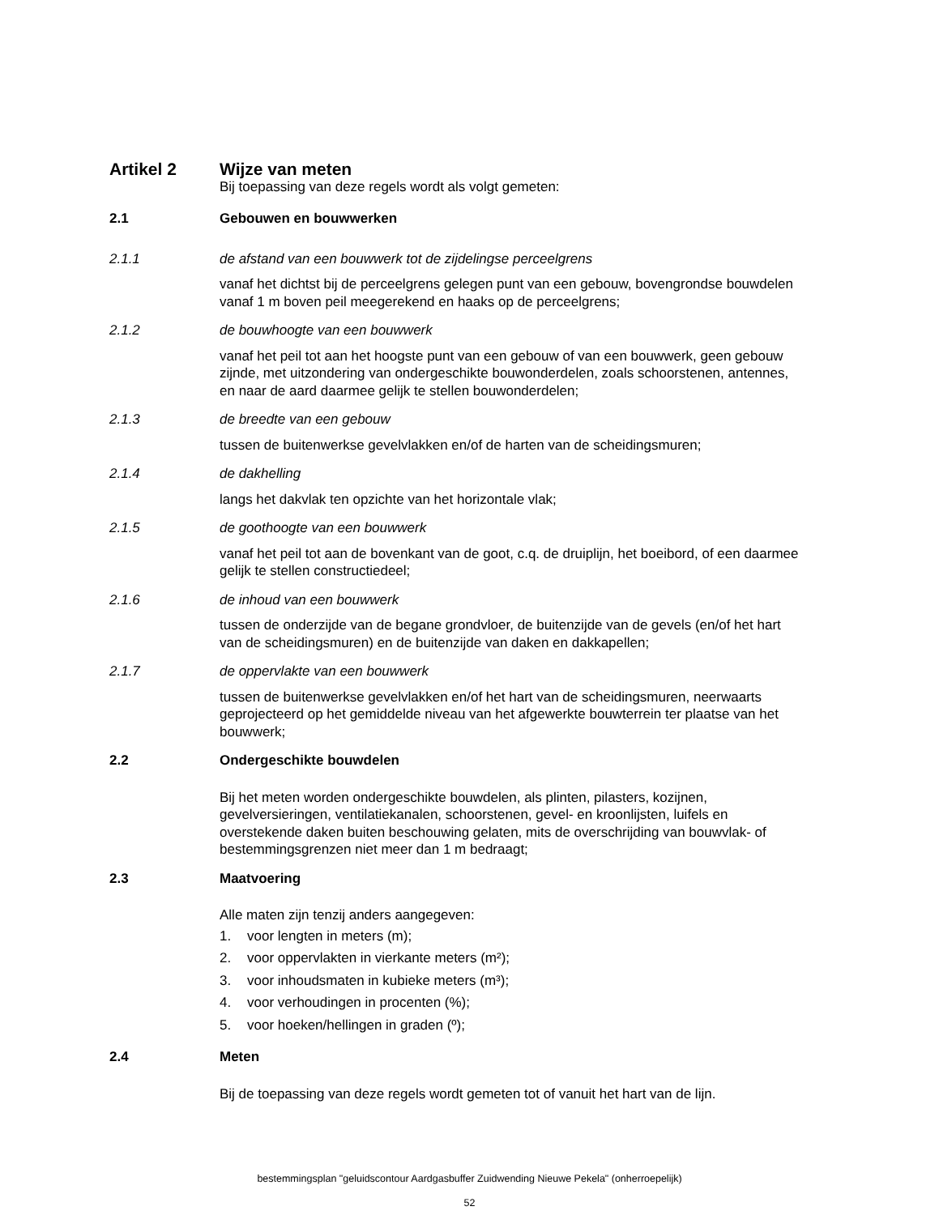Artikel 2 Wijze van meten
Bij toepassing van deze regels wordt als volgt gemeten:
2.1 Gebouwen en bouwwerken
2.1.1 de afstand van een bouwwerk tot de zijdelingse perceelgrens
vanaf het dichtst bij de perceelgrens gelegen punt van een gebouw, bovengrondse bouwdelen vanaf 1 m boven peil meegerekend en haaks op de perceelgrens;
2.1.2 de bouwhoogte van een bouwwerk
vanaf het peil tot aan het hoogste punt van een gebouw of van een bouwwerk, geen gebouw zijnde, met uitzondering van ondergeschikte bouwonderdelen, zoals schoorstenen, antennes, en naar de aard daarmee gelijk te stellen bouwonderdelen;
2.1.3 de breedte van een gebouw
tussen de buitenwerkse gevelvlakken en/of de harten van de scheidingsmuren;
2.1.4 de dakhelling
langs het dakvlak ten opzichte van het horizontale vlak;
2.1.5 de goothoogte van een bouwwerk
vanaf het peil tot aan de bovenkant van de goot, c.q. de druiplijn, het boeibord, of een daarmee gelijk te stellen constructiedeel;
2.1.6 de inhoud van een bouwwerk
tussen de onderzijde van de begane grondvloer, de buitenzijde van de gevels (en/of het hart van de scheidingsmuren) en de buitenzijde van daken en dakkapellen;
2.1.7 de oppervlakte van een bouwwerk
tussen de buitenwerkse gevelvlakken en/of het hart van de scheidingsmuren, neerwaarts geprojecteerd op het gemiddelde niveau van het afgewerkte bouwterrein ter plaatse van het bouwwerk;
2.2 Ondergeschikte bouwdelen
Bij het meten worden ondergeschikte bouwdelen, als plinten, pilasters, kozijnen, gevelversieringen, ventilatiekanalen, schoorstenen, gevel- en kroonlijsten, luifels en overstekende daken buiten beschouwing gelaten, mits de overschrijding van bouwvlak- of bestemmingsgrenzen niet meer dan 1 m bedraagt;
2.3 Maatvoering
Alle maten zijn tenzij anders aangegeven:
1. voor lengten in meters (m);
2. voor oppervlakten in vierkante meters (m²);
3. voor inhoudsmaten in kubieke meters (m³);
4. voor verhoudingen in procenten (%);
5. voor hoeken/hellingen in graden (º);
2.4 Meten
Bij de toepassing van deze regels wordt gemeten tot of vanuit het hart van de lijn.
bestemmingsplan "geluidscontour Aardgasbuffer Zuidwending Nieuwe Pekela" (onherroepelijk)
52